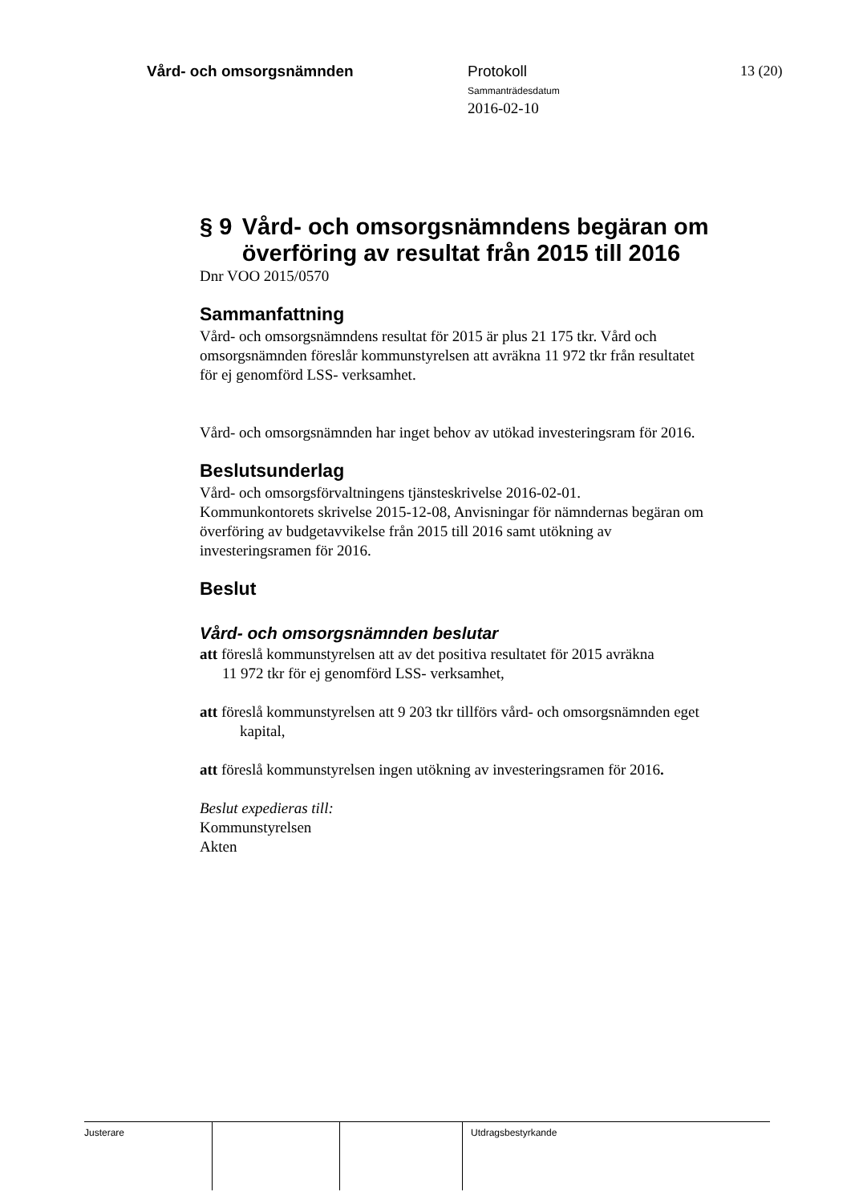Vård- och omsorgsnämnden Protokoll
Sammanträdesdatum
2016-02-10
13 (20)
§ 9 Vård- och omsorgsnämndens begäran om överföring av resultat från 2015 till 2016
Dnr VOO 2015/0570
Sammanfattning
Vård- och omsorgsnämndens resultat för 2015 är plus 21 175 tkr. Vård och omsorgsnämnden föreslår kommunstyrelsen att avräkna 11 972 tkr från resultatet för ej genomförd LSS- verksamhet.
Vård- och omsorgsnämnden har inget behov av utökad investeringsram för 2016.
Beslutsunderlag
Vård- och omsorgsförvaltningens tjänsteskrivelse 2016-02-01.
Kommunkontorets skrivelse 2015-12-08, Anvisningar för nämndernas begäran om överföring av budgetavvikelse från 2015 till 2016 samt utökning av investeringsramen för 2016.
Beslut
Vård- och omsorgsnämnden beslutar
att föreslå kommunstyrelsen att av det positiva resultatet för 2015 avräkna
11 972 tkr för ej genomförd LSS- verksamhet,
att föreslå kommunstyrelsen att 9 203 tkr tillförs vård- och omsorgsnämnden eget kapital,
att föreslå kommunstyrelsen ingen utökning av investeringsramen för 2016.
Beslut expedieras till:
Kommunstyrelsen
Akten
Justerare Utdragsbestyrkande